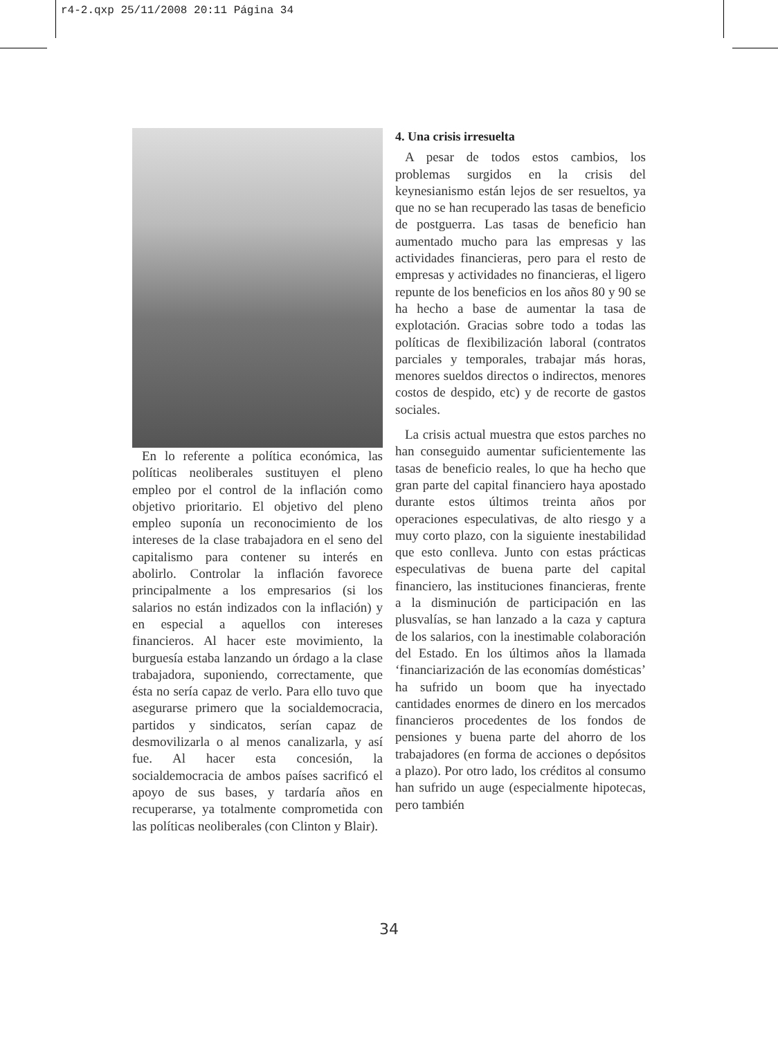r4-2.qxp 25/11/2008 20:11 Página 34
En lo referente a política económica, las políticas neoliberales sustituyen el pleno empleo por el control de la inflación como objetivo prioritario. El objetivo del pleno empleo suponía un reconocimiento de los intereses de la clase trabajadora en el seno del capitalismo para contener su interés en abolirlo. Controlar la inflación favorece principalmente a los empresarios (si los salarios no están indizados con la inflación) y en especial a aquellos con intereses financieros. Al hacer este movimiento, la burguesía estaba lanzando un órdago a la clase trabajadora, suponiendo, correctamente, que ésta no sería capaz de verlo. Para ello tuvo que asegurarse primero que la socialdemocracia, partidos y sindicatos, serían capaz de desmovilizarla o al menos canalizarla, y así fue. Al hacer esta concesión, la socialdemocracia de ambos países sacrificó el apoyo de sus bases, y tardaría años en recuperarse, ya totalmente comprometida con las políticas neoliberales (con Clinton y Blair).
4. Una crisis irresuelta
A pesar de todos estos cambios, los problemas surgidos en la crisis del keynesianismo están lejos de ser resueltos, ya que no se han recuperado las tasas de beneficio de postguerra. Las tasas de beneficio han aumentado mucho para las empresas y las actividades financieras, pero para el resto de empresas y actividades no financieras, el ligero repunte de los beneficios en los años 80 y 90 se ha hecho a base de aumentar la tasa de explotación. Gracias sobre todo a todas las políticas de flexibilización laboral (contratos parciales y temporales, trabajar más horas, menores sueldos directos o indirectos, menores costos de despido, etc) y de recorte de gastos sociales.
La crisis actual muestra que estos parches no han conseguido aumentar suficientemente las tasas de beneficio reales, lo que ha hecho que gran parte del capital financiero haya apostado durante estos últimos treinta años por operaciones especulativas, de alto riesgo y a muy corto plazo, con la siguiente inestabilidad que esto conlleva. Junto con estas prácticas especulativas de buena parte del capital financiero, las instituciones financieras, frente a la disminución de participación en las plusvalías, se han lanzado a la caza y captura de los salarios, con la inestimable colaboración del Estado. En los últimos años la llamada ‘financiarización de las economías domésticas’ ha sufrido un boom que ha inyectado cantidades enormes de dinero en los mercados financieros procedentes de los fondos de pensiones y buena parte del ahorro de los trabajadores (en forma de acciones o depósitos a plazo). Por otro lado, los créditos al consumo han sufrido un auge (especialmente hipotecas, pero también
34